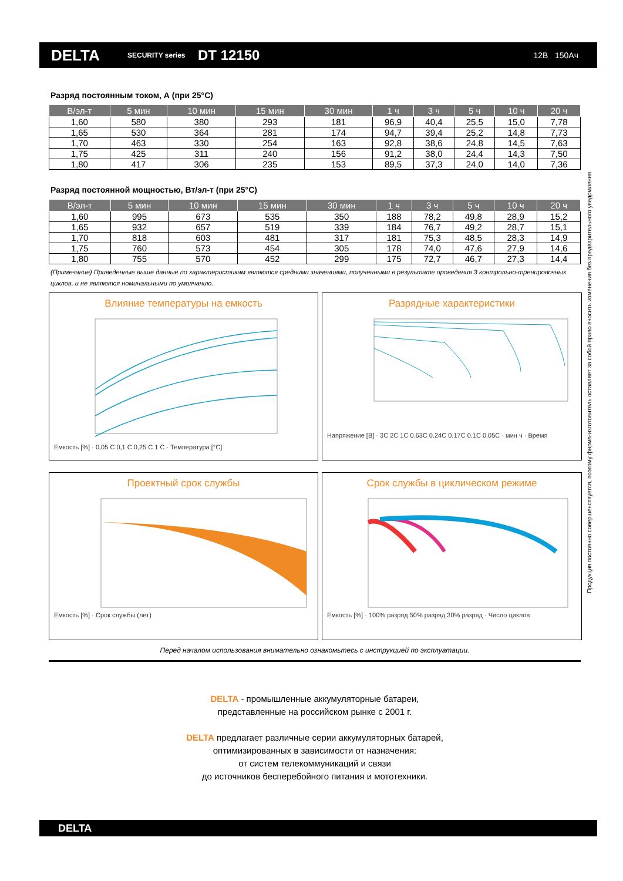DELTA
SECURITY series
DT 12150
12В 150Ач
Продукция постоянно совершенствуется, поэтому фирма-изготовитель оставляет за собой право вносить изменения без предварительного уведомления.
Разряд постоянным током, А (при 25°C)
| В/эл-т | 5 мин | 10 мин | 15 мин | 30 мин | 1 ч | 3 ч | 5 ч | 10 ч | 20 ч |
| --- | --- | --- | --- | --- | --- | --- | --- | --- | --- |
| 1,60 | 580 | 380 | 293 | 181 | 96,9 | 40,4 | 25,5 | 15,0 | 7,78 |
| 1,65 | 530 | 364 | 281 | 174 | 94,7 | 39,4 | 25,2 | 14,8 | 7,73 |
| 1,70 | 463 | 330 | 254 | 163 | 92,8 | 38,6 | 24,8 | 14,5 | 7,63 |
| 1,75 | 425 | 311 | 240 | 156 | 91,2 | 38,0 | 24,4 | 14,3 | 7,50 |
| 1,80 | 417 | 306 | 235 | 153 | 89,5 | 37,3 | 24,0 | 14,0 | 7,36 |
Разряд постоянной мощностью, Вт/эл-т (при 25°C)
| В/эл-т | 5 мин | 10 мин | 15 мин | 30 мин | 1 ч | 3 ч | 5 ч | 10 ч | 20 ч |
| --- | --- | --- | --- | --- | --- | --- | --- | --- | --- |
| 1,60 | 995 | 673 | 535 | 350 | 188 | 78,2 | 49,8 | 28,9 | 15,2 |
| 1,65 | 932 | 657 | 519 | 339 | 184 | 76,7 | 49,2 | 28,7 | 15,1 |
| 1,70 | 818 | 603 | 481 | 317 | 181 | 75,3 | 48,5 | 28,3 | 14,9 |
| 1,75 | 760 | 573 | 454 | 305 | 178 | 74,0 | 47,6 | 27,9 | 14,6 |
| 1,80 | 755 | 570 | 452 | 299 | 175 | 72,7 | 46,7 | 27,3 | 14,4 |
(Примечание) Приведенные выше данные по характеристикам являются средними значениями, полученными в результате проведения 3 контрольно-тренировочных циклов, и не являются номинальными по умолчанию.
Влияние температуры на емкость
Емкость [%] · 0,05 C 0,1 C 0,25 C 1 C · Температура [°C]
Разрядные характеристики
Напряжение [В] · 3C 2C 1C 0.63C 0.24C 0.17C 0.1C 0.05C · мин ч · Время
Проектный срок службы
Емкость [%] · Срок службы (лет)
Срок службы в циклическом режиме
Емкость [%] · 100% разряд 50% разряд 30% разряд · Число циклов
Перед началом использования внимательно ознакомьтесь с инструкцией по эксплуатации.
DELTA - промышленные аккумуляторные батареи,
представленные на российском рынке с 2001 г.
DELTA предлагает различные серии аккумуляторных батарей,
оптимизированных в зависимости от назначения:
от систем телекоммуникаций и связи
до источников бесперебойного питания и мототехники.
DELTA